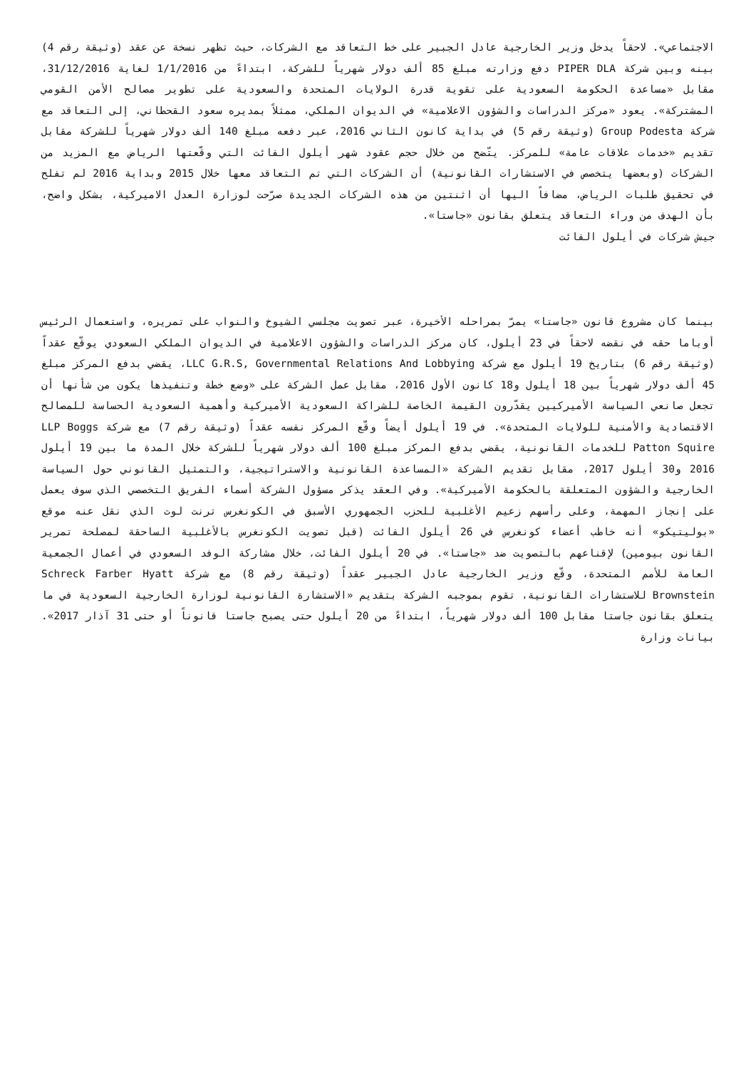الاجتماعي». لاحقاً يدخل وزير الخارجية عادل الجبير على خط التعاقد مع الشركات، حيث تظهر نسخة عن عقد (وثيقة رقم 4) بينه وبين شركة PIPER DLA دفع وزارته مبلغ 85 ألف دولار شهرياً للشركة، ابتداءً من 1/1/2016 لغاية 31/12/2016، مقابل «مساعدة الحكومة السعودية على تقوية قدرة الولايات المتحدة والسعودية على تطوير مصالح الأمن القومي المشتركة». يعود «مركز الدراسات والشؤون الاعلامية» في الديوان الملكي، ممثلاً بمديره سعود القحطاني، إلى التعاقد مع شركة Group Podesta (وثيقة رقم 5) في بداية كانون الثاني 2016، عبر دفعه مبلغ 140 ألف دولار شهرياً للشركة مقابل تقديم «خدمات علاقات عامة» للمركز. يتّضح من خلال حجم عقود شهر أيلول الفائت التي وقّعتها الرياض مع المزيد من الشركات (وبعضها يتخصص في الاستشارات القانونية) أن الشركات التي تم التعاقد معها خلال 2015 وبداية 2016 لم تفلح في تحقيق طلبات الرياض، مضافاً اليها أن اثنتين من هذه الشركات الجديدة صرّحت لوزارة العدل الاميركية، بشكل واضح، بأن الهدف من وراء التعاقد يتعلق بقانون «جاستا».
جيش شركات في أيلول الفائت
بينما كان مشروع قانون «جاستا» يمرّ بمراحله الأخيرة، عبر تصويت مجلسي الشيوخ والنواب على تمريره، واستعمال الرئيس أوباما حقه في نقضه لاحقاً في 23 أيلول، كان مركز الدراسات والشؤون الاعلامية في الديوان الملكي السعودي يوقّع عقداً (وثيقة رقم 6) بتاريخ 19 أيلول مع شركة LLC G.R.S, Governmental Relations And Lobbying، يقضي بدفع المركز مبلغ 45 ألف دولار شهرياً بين 18 أيلول و18 كانون الأول 2016، مقابل عمل الشركة على «وضع خطة وتنفيذها يكون من شأنها أن تجعل صانعي السياسة الأميركيين يقدّرون القيمة الخاصة للشراكة السعودية الأميركية وأهمية السعودية الحساسة للمصالح الاقتصادية والأمنية للولايات المتحدة». في 19 أيلول أيضاً وقّع المركز نفسه عقداً (وثيقة رقم 7) مع شركة LLP Boggs Patton Squire للخدمات القانونية، يقضي بدفع المركز مبلغ 100 ألف دولار شهرياً للشركة خلال المدة ما بين 19 أيلول 2016 و30 أيلول 2017، مقابل تقديم الشركة «المساعدة القانونية والاستراتيجية، والتمثيل القانوني حول السياسة الخارجية والشؤون المتعلقة بالحكومة الأميركية». وفي العقد يذكر مسؤول الشركة أسماء الفريق التخصصي الذي سوف يعمل على إنجاز المهمة، وعلى رأسهم زعيم الأغلبية للحزب الجمهوري الأسبق في الكونغرس ترنت لوت الذي نقل عنه موقع «بوليتيكو» أنه خاطب أعضاء كونغرس في 26 أيلول الفائت (قبل تصويت الكونغرس بالأغلبية الساحقة لمصلحة تمرير القانون بيومين) لإقناعهم بالتصويت ضد «جاستا». في 20 أيلول الفائت، خلال مشاركة الوفد السعودي في أعمال الجمعية العامة للأمم المتحدة، وقّع وزير الخارجية عادل الجبير عقداً (وثيقة رقم 8) مع شركة Schreck Farber Hyatt Brownstein للاستشارات القانونية، تقوم بموجبه الشركة بتقديم «الاستشارة القانونية لوزارة الخارجية السعودية في ما يتعلق بقانون جاستا مقابل 100 ألف دولار شهرياً، ابتداءً من 20 أيلول حتى يصبح جاستا قانوناً أو حتى 31 آذار 2017». بيانات وزارة